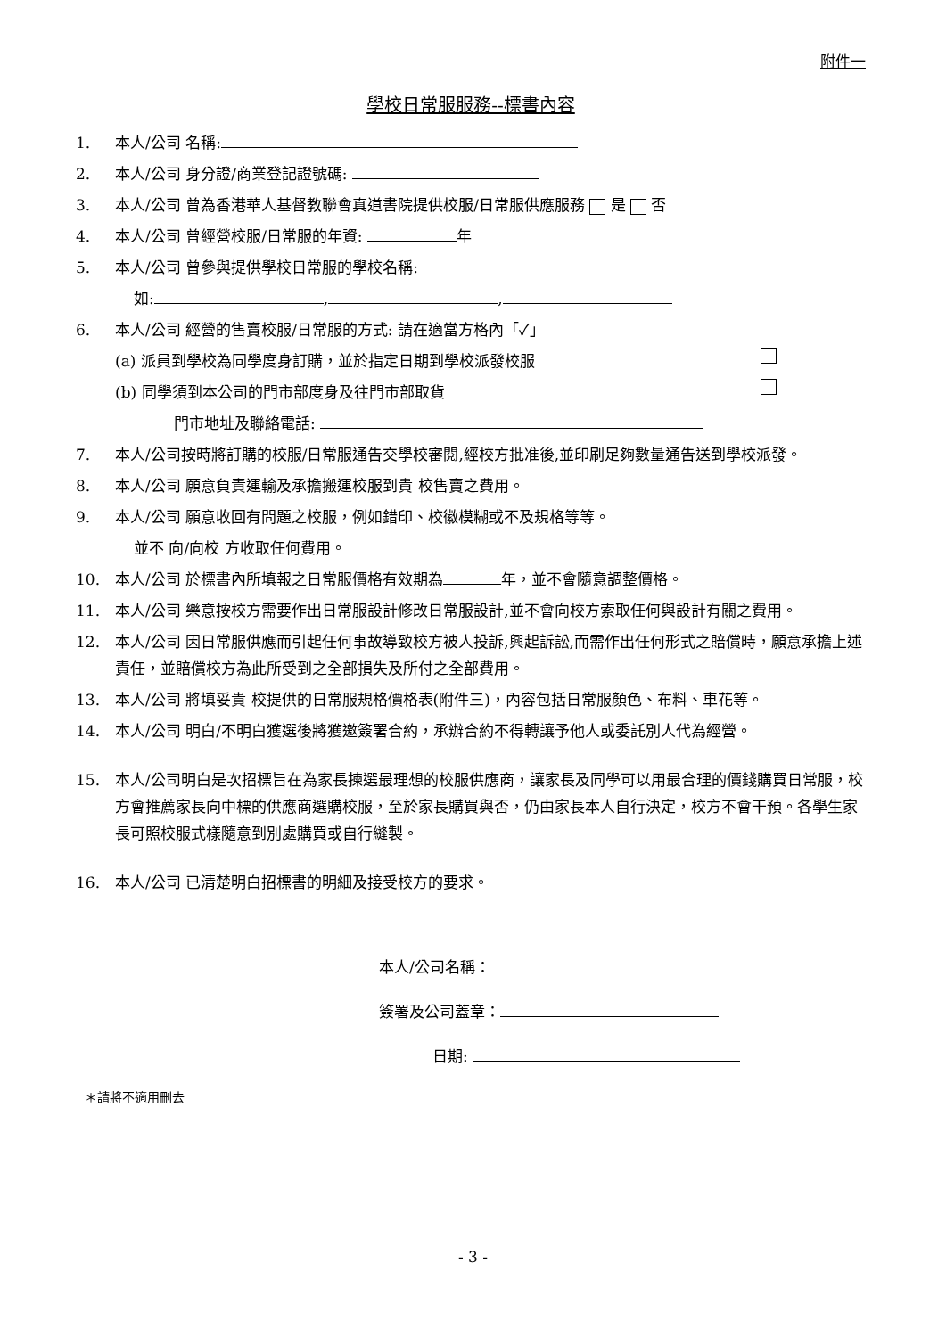附件一
學校日常服服務--標書內容
1. 本人/公司 名稱:
2. 本人/公司 身分證/商業登記證號碼:
3. 本人/公司 曾為香港華人基督教聯會真道書院提供校服/日常服供應服務 是 否
4. 本人/公司 曾經營校服/日常服的年資: 年
5. 本人/公司 曾參與提供學校日常服的學校名稱:
如: , ,
6. 本人/公司 經營的售賣校服/日常服的方式: 請在適當方格內「✓」
(a) 派員到學校為同學度身訂購，並於指定日期到學校派發校服
(b) 同學須到本公司的門市部度身及往門市部取貨
門市地址及聯絡電話:
7. 本人/公司按時將訂購的校服/日常服通告交學校審閱,經校方批准後,並印刷足夠數量通告送到學校派發。
8. 本人/公司 願意負責運輸及承擔搬運校服到貴 校售賣之費用。
9. 本人/公司 願意收回有問題之校服，例如錯印、校徽模糊或不及規格等等。
並不 向/向校 方收取任何費用。
10. 本人/公司 於標書內所填報之日常服價格有效期為 年，並不會隨意調整價格。
11. 本人/公司 樂意按校方需要作出日常服設計修改日常服設計,並不會向校方索取任何與設計有關之費用。
12. 本人/公司 因日常服供應而引起任何事故導致校方被人投訴,興起訴訟,而需作出任何形式之賠償時，願意承擔上述責任，並賠償校方為此所受到之全部損失及所付之全部費用。
13. 本人/公司 將填妥貴 校提供的日常服規格價格表(附件三)，內容包括日常服顏色、布料、車花等。
14. 本人/公司 明白/不明白獲選後將獲邀簽署合約，承辦合約不得轉讓予他人或委託別人代為經營。
15. 本人/公司明白是次招標旨在為家長揀選最理想的校服供應商，讓家長及同學可以用最合理的價錢購買日常服，校方會推薦家長向中標的供應商選購校服，至於家長購買與否，仍由家長本人自行決定，校方不會干預。各學生家長可照校服式樣隨意到別處購買或自行縫製。
16. 本人/公司 已清楚明白招標書的明細及接受校方的要求。
本人/公司名稱：
簽署及公司蓋章：
日期:
＊請將不適用刪去
- 3 -